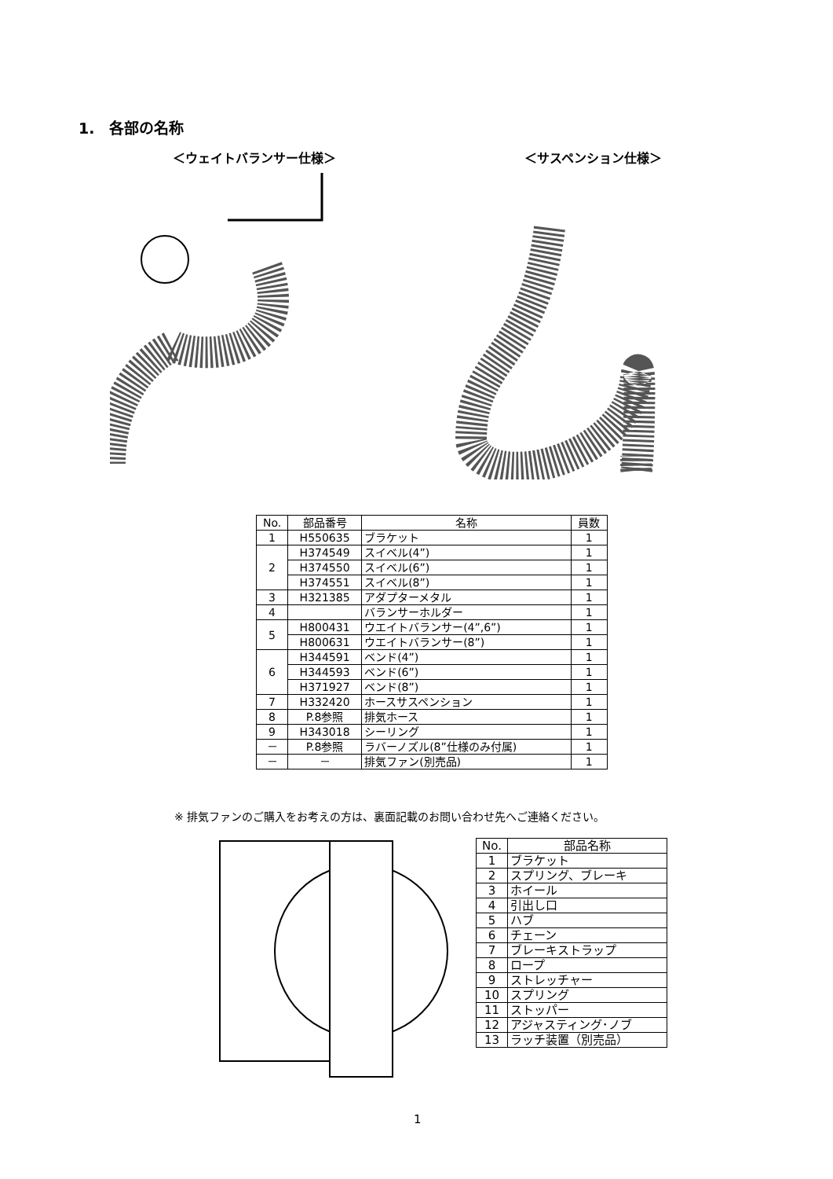1.　各部の名称
＜ウェイトバランサー仕様＞ ＜サスペンション仕様＞
| No. | 部品番号 | 名称 | 員数 |
| --- | --- | --- | --- |
| 1 | H550635 | ブラケット | 1 |
| 2 | H374549 | スイベル(4”) | 1 |
| | H374550 | スイベル(6”) | 1 |
| | H374551 | スイベル(8”) | 1 |
| 3 | H321385 | アダプターメタル | 1 |
| 4 | | バランサーホルダー | 1 |
| 5 | H800431 | ウエイトバランサー(4”,6”) | 1 |
| | H800631 | ウエイトバランサー(8”) | 1 |
| 6 | H344591 | ベンド(4”) | 1 |
| | H344593 | ベンド(6”) | 1 |
| | H371927 | ベンド(8”) | 1 |
| 7 | H332420 | ホースサスペンション | 1 |
| 8 | P.8参照 | 排気ホース | 1 |
| 9 | H343018 | シーリング | 1 |
| － | P.8参照 | ラバーノズル(8”仕様のみ付属) | 1 |
| － | － | 排気ファン(別売品) | 1 |
※ 排気ファンのご購入をお考えの方は、裏面記載のお問い合わせ先へご連絡ください。
| No. | 部品名称 |
| --- | --- |
| 1 | ブラケット |
| 2 | スプリング、ブレーキ |
| 3 | ホイール |
| 4 | 引出し口 |
| 5 | ハブ |
| 6 | チェーン |
| 7 | ブレーキストラップ |
| 8 | ロープ |
| 9 | ストレッチャー |
| 10 | スプリング |
| 11 | ストッパー |
| 12 | アジャスティング･ノブ |
| 13 | ラッチ装置（別売品） |
1